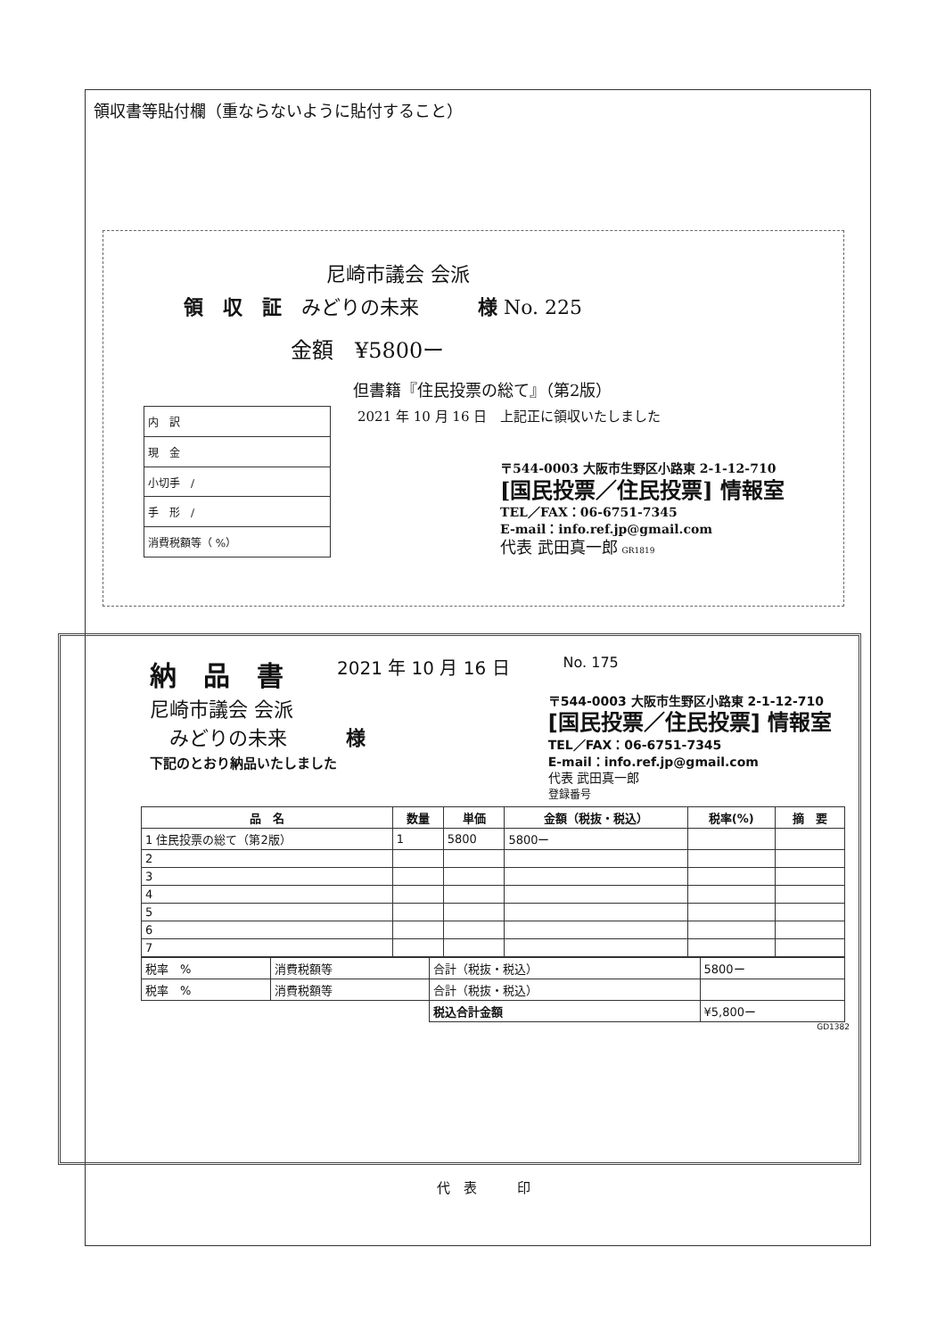領収書等貼付欄（重ならないように貼付すること）
尼崎市議会 会派
領　収　証　みどりの未来　　　様 No. 225
金額　¥5800ー
但書籍『住民投票の総て』（第2版）
| 内 訳 |
| 現 金 |
| 小切手 / |
| 手 形 / |
| 消費税額等（ %） |
2021 年 10 月 16 日　上記正に領収いたしました
〒544-0003 大阪市生野区小路東 2-1-12-710
[国民投票／住民投票] 情報室
TEL／FAX：06-6751-7345
E-mail：info.ref.jp@gmail.com
代表 武田真一郎 GR1819
納　品　書 2021 年 10 月 16 日 No. 175
尼崎市議会 会派
　みどりの未来　　　様
下記のとおり納品いたしました
〒544-0003 大阪市生野区小路東 2-1-12-710
[国民投票／住民投票] 情報室
TEL／FAX：06-6751-7345
E-mail：info.ref.jp@gmail.com
代表 武田真一郎
登録番号
| 品 名 | 数量 | 単価 | 金額（税抜・税込） | 税率(%) | 摘 要 |
| --- | --- | --- | --- | --- | --- |
| 1 住民投票の総て（第2版） | 1 | 5800 | 5800ー | | |
| 2 | | | | | |
| 3 | | | | | |
| 4 | | | | | |
| 5 | | | | | |
| 6 | | | | | |
| 7 | | | | | |
| 税率 % | 消費税額等 | 合計（税抜・税込） | 5800ー |
| 税率 % | 消費税額等 | 合計（税抜・税込） | |
| | | 税込合計金額 | ¥5,800ー |
GD1382
代　表　　　印